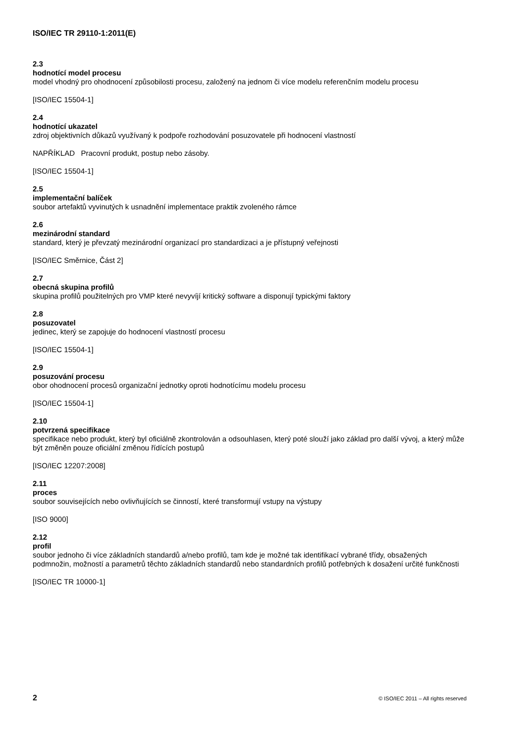ISO/IEC TR 29110-1:2011(E)
2.3
hodnotící model procesu
model vhodný pro ohodnocení způsobilosti procesu, založený na jednom či více modelu referenčním modelu procesu
[ISO/IEC 15504-1]
2.4
hodnotící ukazatel
zdroj objektivních důkazů využívaný k podpoře rozhodování posuzovatele při hodnocení vlastností
NAPŘÍKLAD Pracovní produkt, postup nebo zásoby.
[ISO/IEC 15504-1]
2.5
implementační balíček
soubor artefaktů vyvinutých k usnadnění implementace praktik zvoleného rámce
2.6
mezinárodní standard
standard, který je převzatý mezinárodní organizací pro standardizaci a je přístupný veřejnosti
[ISO/IEC Směrnice, Část 2]
2.7
obecná skupina profilů
skupina profilů použitelných pro VMP které nevyvíjí kritický software a disponují typickými faktory
2.8
posuzovatel
jedinec, který se zapojuje do hodnocení vlastností procesu
[ISO/IEC 15504-1]
2.9
posuzování procesu
obor ohodnocení procesů organizační jednotky oproti hodnotícímu modelu procesu
[ISO/IEC 15504-1]
2.10
potvrzená specifikace
specifikace nebo produkt, který byl oficiálně zkontrolován a odsouhlasen, který poté slouží jako základ pro další vývoj, a který může být změněn pouze oficiální změnou řídících postupů
[ISO/IEC 12207:2008]
2.11
proces
soubor souvisejících nebo ovlivňujících se činností, které transformují vstupy na výstupy
[ISO 9000]
2.12
profil
soubor jednoho či více základních standardů a/nebo profilů, tam kde je možné tak identifikací vybrané třídy, obsažených podmnožin, možností a parametrů těchto základních standardů nebo standardních profilů potřebných k dosažení určité funkčnosti
[ISO/IEC TR 10000-1]
2 © ISO/IEC 2011 – All rights reserved